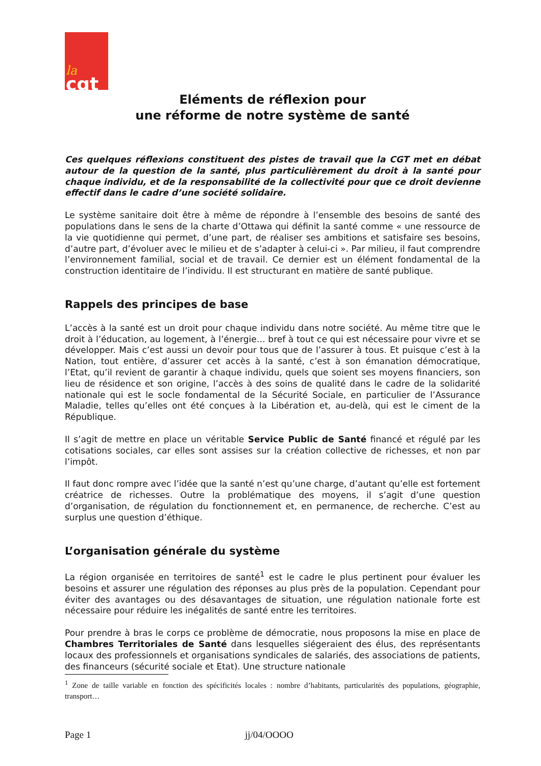la
cgt
Eléments de réflexion pour
une réforme de notre système de santé
Ces quelques réflexions constituent des pistes de travail que la CGT met en débat autour de la question de la santé, plus particulièrement du droit à la santé pour chaque individu, et de la responsabilité de la collectivité pour que ce droit devienne effectif dans le cadre d’une société solidaire.
Le système sanitaire doit être à même de répondre à l’ensemble des besoins de santé des populations dans le sens de la charte d’Ottawa qui définit la santé comme « une ressource de la vie quotidienne qui permet, d’une part, de réaliser ses ambitions et satisfaire ses besoins, d’autre part, d’évoluer avec le milieu et de s’adapter à celui-ci ». Par milieu, il faut comprendre l’environnement familial, social et de travail. Ce dernier est un élément fondamental de la construction identitaire de l’individu. Il est structurant en matière de santé publique.
Rappels des principes de base
L’accès à la santé est un droit pour chaque individu dans notre société. Au même titre que le droit à l’éducation, au logement, à l’énergie… bref à tout ce qui est nécessaire pour vivre et se développer. Mais c’est aussi un devoir pour tous que de l’assurer à tous. Et puisque c’est à la Nation, tout entière, d’assurer cet accès à la santé, c’est à son émanation démocratique, l’Etat, qu’il revient de garantir à chaque individu, quels que soient ses moyens financiers, son lieu de résidence et son origine, l’accès à des soins de qualité dans le cadre de la solidarité nationale qui est le socle fondamental de la Sécurité Sociale, en particulier de l’Assurance Maladie, telles qu’elles ont été conçues à la Libération et, au-delà, qui est le ciment de la République.
Il s’agit de mettre en place un véritable Service Public de Santé financé et régulé par les cotisations sociales, car elles sont assises sur la création collective de richesses, et non par l’impôt.
Il faut donc rompre avec l’idée que la santé n’est qu’une charge, d’autant qu’elle est fortement créatrice de richesses. Outre la problématique des moyens, il s’agit d’une question d’organisation, de régulation du fonctionnement et, en permanence, de recherche. C’est au surplus une question d’éthique.
L’organisation générale du système
La région organisée en territoires de santé<sup>1</sup> est le cadre le plus pertinent pour évaluer les besoins et assurer une régulation des réponses au plus près de la population. Cependant pour éviter des avantages ou des désavantages de situation, une régulation nationale forte est nécessaire pour réduire les inégalités de santé entre les territoires.
Pour prendre à bras le corps ce problème de démocratie, nous proposons la mise en place de Chambres Territoriales de Santé dans lesquelles siégeraient des élus, des représentants locaux des professionnels et organisations syndicales de salariés, des associations de patients, des financeurs (sécurité sociale et Etat). Une structure nationale
<sup>1</sup> Zone de taille variable en fonction des spécificités locales : nombre d’habitants, particularités des populations, géographie, transport…
Page 1 jj/04/OOOO